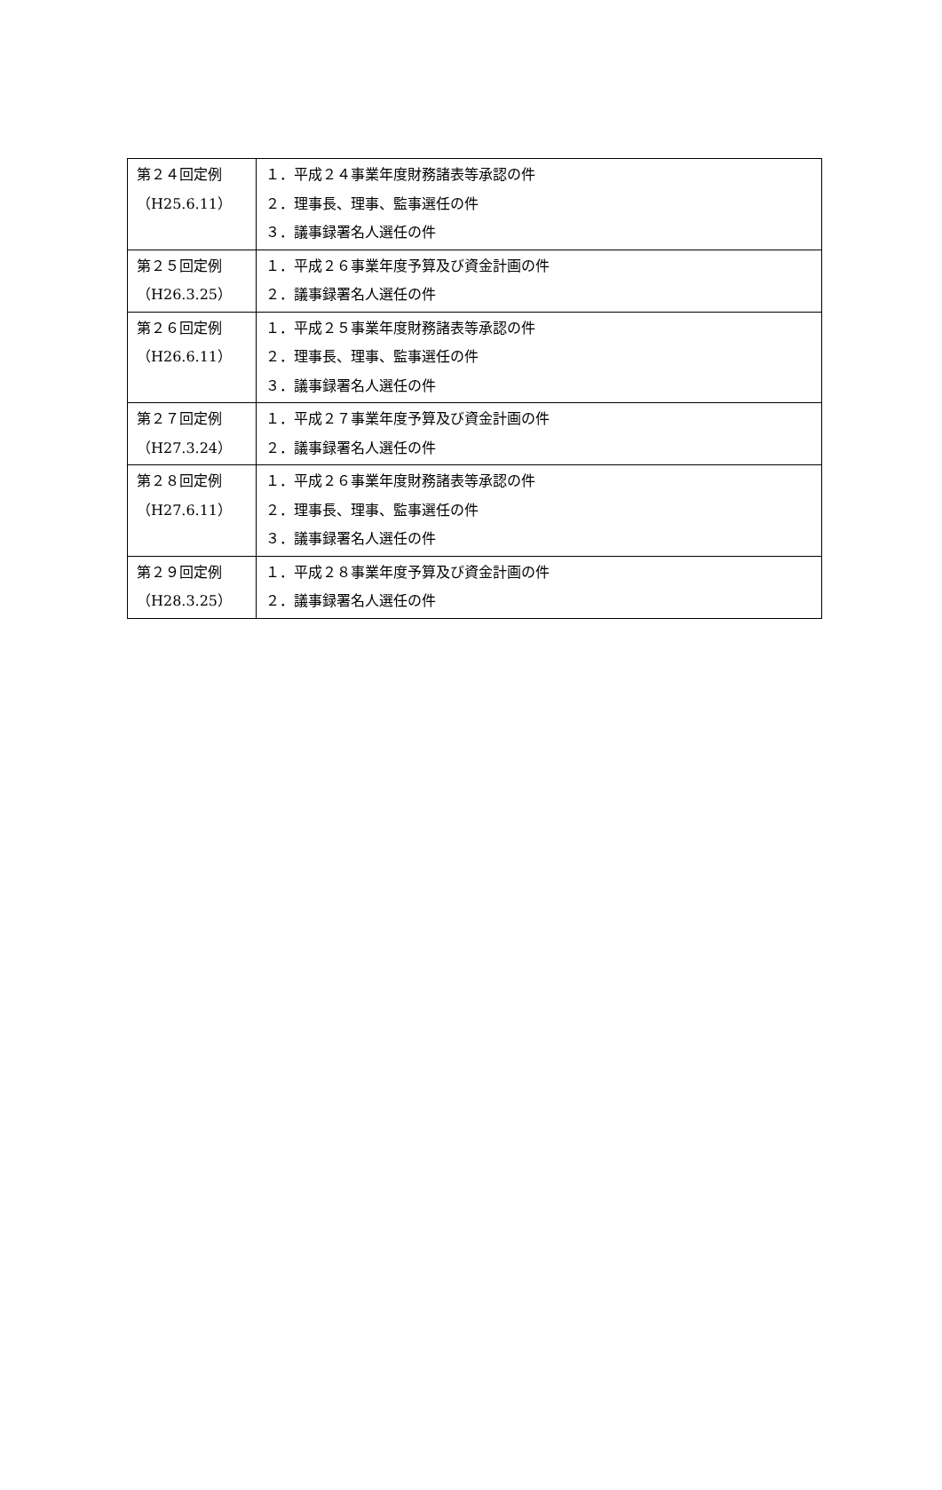| 第２４回定例 （H25.6.11） | １．平成２４事業年度財務諸表等承認の件 ２．理事長、理事、監事選任の件 ３．議事録署名人選任の件 |
| 第２５回定例 （H26.3.25） | １．平成２６事業年度予算及び資金計画の件 ２．議事録署名人選任の件 |
| 第２６回定例 （H26.6.11） | １．平成２５事業年度財務諸表等承認の件 ２．理事長、理事、監事選任の件 ３．議事録署名人選任の件 |
| 第２７回定例 （H27.3.24） | １．平成２７事業年度予算及び資金計画の件 ２．議事録署名人選任の件 |
| 第２８回定例 （H27.6.11） | １．平成２６事業年度財務諸表等承認の件 ２．理事長、理事、監事選任の件 ３．議事録署名人選任の件 |
| 第２９回定例 （H28.3.25） | １．平成２８事業年度予算及び資金計画の件 ２．議事録署名人選任の件 |